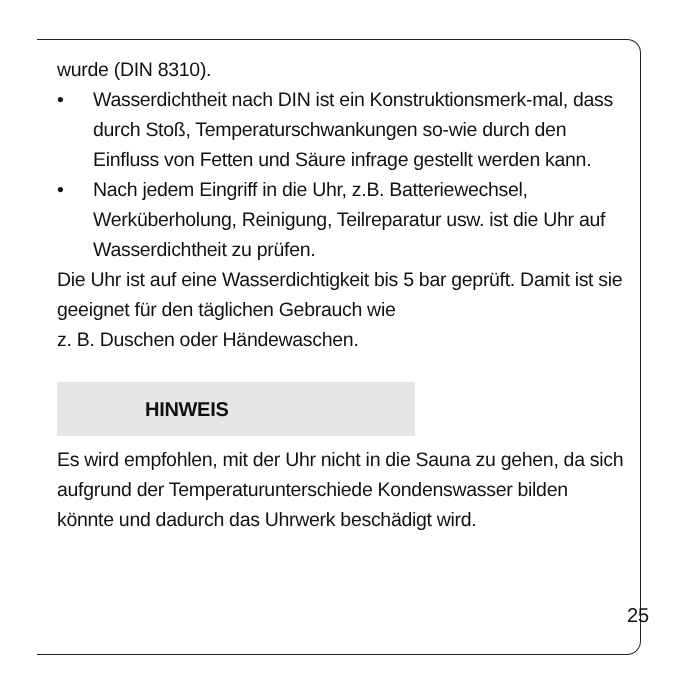wurde (DIN 8310).
• Wasserdichtheit nach DIN ist ein Konstruktionsmerk-mal, dass durch Stoß, Temperaturschwankungen so-wie durch den Einfluss von Fetten und Säure infrage gestellt werden kann.
• Nach jedem Eingriff in die Uhr, z.B. Batteriewechsel, Werküberholung, Reinigung, Teilreparatur usw. ist die Uhr auf Wasserdichtheit zu prüfen.
Die Uhr ist auf eine Wasserdichtigkeit bis 5 bar geprüft. Damit ist sie geeignet für den täglichen Gebrauch wie
z. B. Duschen oder Händewaschen.
HINWEIS
Es wird empfohlen, mit der Uhr nicht in die Sauna zu gehen, da sich aufgrund der Temperaturunterschiede Kondenswasser bilden könnte und dadurch das Uhrwerk beschädigt wird.
25